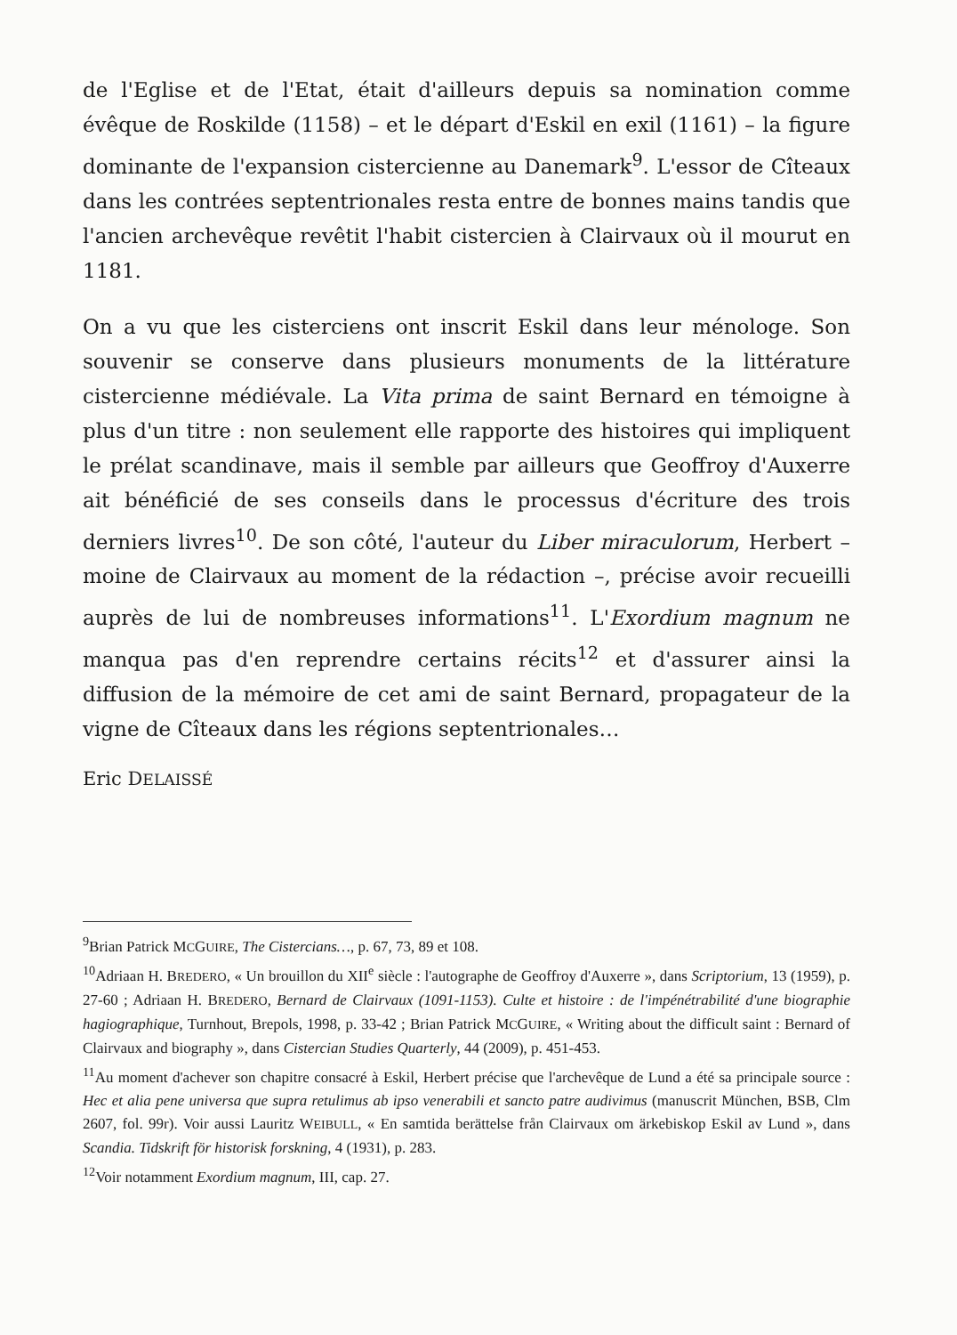de l'Eglise et de l'Etat, était d'ailleurs depuis sa nomination comme évêque de Roskilde (1158) – et le départ d'Eskil en exil (1161) – la figure dominante de l'expansion cistercienne au Danemark<sup>9</sup>. L'essor de Cîteaux dans les contrées septentrionales resta entre de bonnes mains tandis que l'ancien archevêque revêtit l'habit cistercien à Clairvaux où il mourut en 1181.
On a vu que les cisterciens ont inscrit Eskil dans leur ménologe. Son souvenir se conserve dans plusieurs monuments de la littérature cistercienne médiévale. La Vita prima de saint Bernard en témoigne à plus d'un titre : non seulement elle rapporte des histoires qui impliquent le prélat scandinave, mais il semble par ailleurs que Geoffroy d'Auxerre ait bénéficié de ses conseils dans le processus d'écriture des trois derniers livres<sup>10</sup>. De son côté, l'auteur du Liber miraculorum, Herbert – moine de Clairvaux au moment de la rédaction –, précise avoir recueilli auprès de lui de nombreuses informations<sup>11</sup>. L'Exordium magnum ne manqua pas d'en reprendre certains récits<sup>12</sup> et d'assurer ainsi la diffusion de la mémoire de cet ami de saint Bernard, propagateur de la vigne de Cîteaux dans les régions septentrionales…
Eric DELAISSÉ
<sup>9</sup> Brian Patrick MCGUIRE, The Cistercians…, p. 67, 73, 89 et 108.
<sup>10</sup> Adriaan H. BREDERO, « Un brouillon du XII<sup>e</sup> siècle : l'autographe de Geoffroy d'Auxerre », dans Scriptorium, 13 (1959), p. 27-60 ; Adriaan H. BREDERO, Bernard de Clairvaux (1091-1153). Culte et histoire : de l'impénétrabilité d'une biographie hagiographique, Turnhout, Brepols, 1998, p. 33-42 ; Brian Patrick MCGUIRE, « Writing about the difficult saint : Bernard of Clairvaux and biography », dans Cistercian Studies Quarterly, 44 (2009), p. 451-453.
<sup>11</sup> Au moment d'achever son chapitre consacré à Eskil, Herbert précise que l'archevêque de Lund a été sa principale source : Hec et alia pene universa que supra retulimus ab ipso venerabili et sancto patre audivimus (manuscrit München, BSB, Clm 2607, fol. 99r). Voir aussi Lauritz WEIBULL, « En samtida berättelse från Clairvaux om ärkebiskop Eskil av Lund », dans Scandia. Tidskrift för historisk forskning, 4 (1931), p. 283.
<sup>12</sup> Voir notamment Exordium magnum, III, cap. 27.